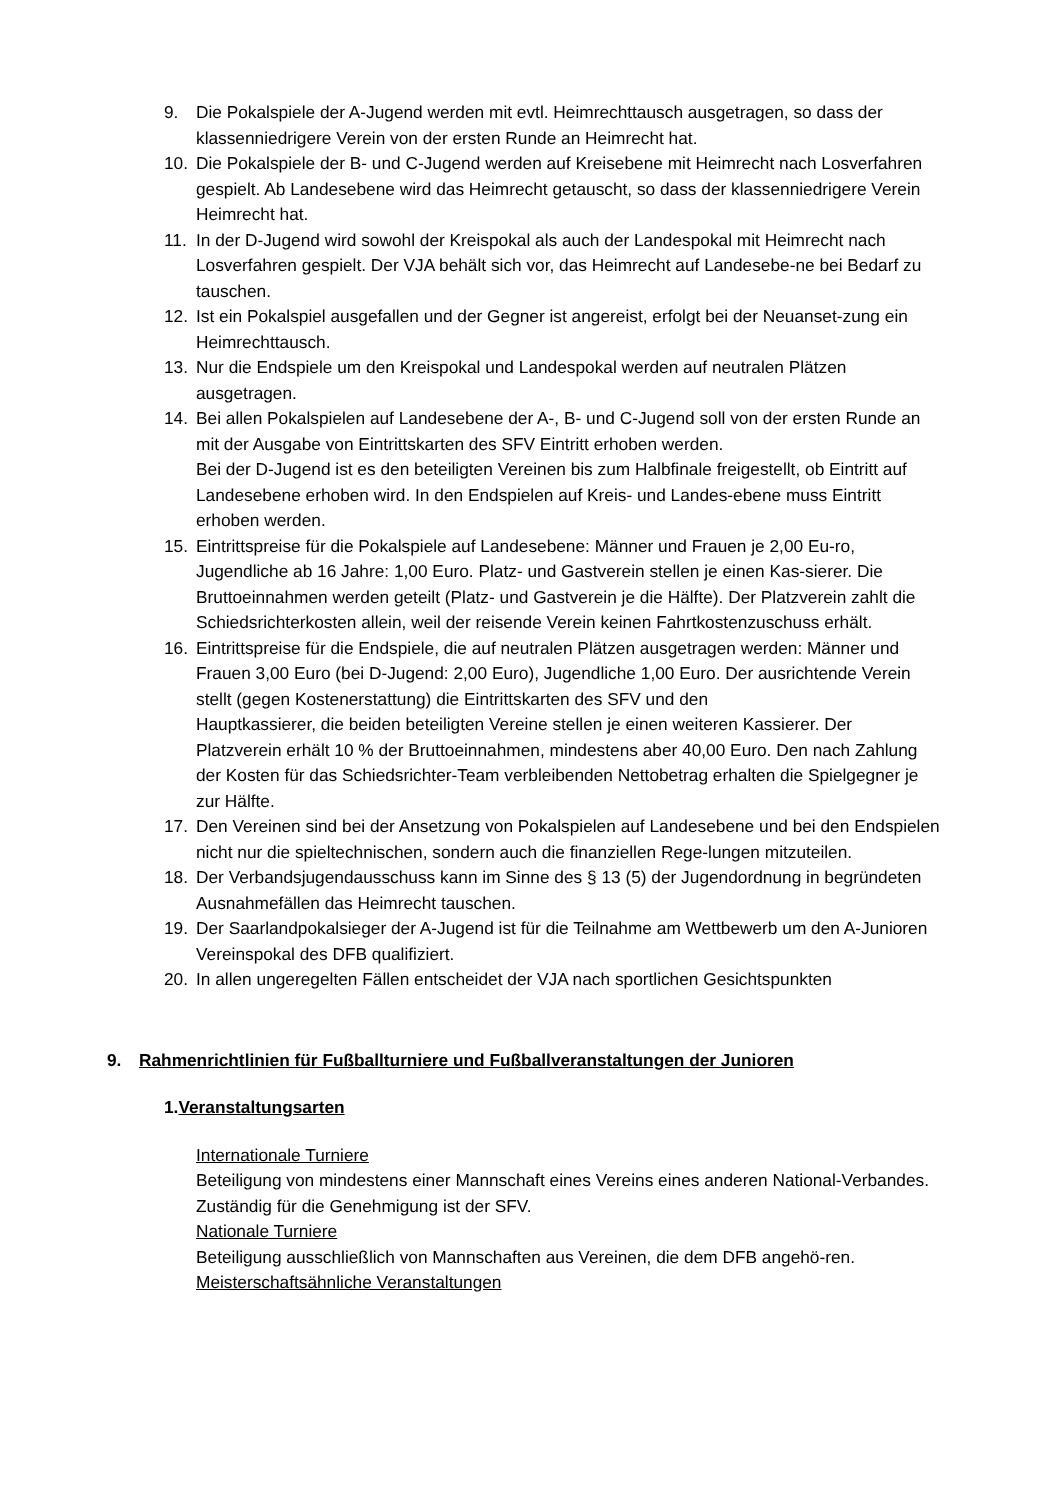9. Die Pokalspiele der A-Jugend werden mit evtl. Heimrechttausch ausgetragen, so dass der klassenniedrigere Verein von der ersten Runde an Heimrecht hat.
10. Die Pokalspiele der B- und C-Jugend werden auf Kreisebene mit Heimrecht nach Losverfahren gespielt. Ab Landesebene wird das Heimrecht getauscht, so dass der klassenniedrigere Verein Heimrecht hat.
11. In der D-Jugend wird sowohl der Kreispokal als auch der Landespokal mit Heimrecht nach Losverfahren gespielt. Der VJA behält sich vor, das Heimrecht auf Landesebe-ne bei Bedarf zu tauschen.
12. Ist ein Pokalspiel ausgefallen und der Gegner ist angereist, erfolgt bei der Neuanset-zung ein Heimrechttausch.
13. Nur die Endspiele um den Kreispokal und Landespokal werden auf neutralen Plätzen ausgetragen.
14. Bei allen Pokalspielen auf Landesebene der A-, B- und C-Jugend soll von der ersten Runde an mit der Ausgabe von Eintrittskarten des SFV Eintritt erhoben werden.
Bei der D-Jugend ist es den beteiligten Vereinen bis zum Halbfinale freigestellt, ob Eintritt auf Landesebene erhoben wird. In den Endspielen auf Kreis- und Landes-ebene muss Eintritt erhoben werden.
15. Eintrittspreise für die Pokalspiele auf Landesebene: Männer und Frauen je 2,00 Eu-ro, Jugendliche ab 16 Jahre: 1,00 Euro. Platz- und Gastverein stellen je einen Kas-sierer. Die Bruttoeinnahmen werden geteilt (Platz- und Gastverein je die Hälfte). Der Platzverein zahlt die Schiedsrichterkosten allein, weil der reisende Verein keinen Fahrtkostenzuschuss erhält.
16. Eintrittspreise für die Endspiele, die auf neutralen Plätzen ausgetragen werden: Männer und Frauen 3,00 Euro (bei D-Jugend: 2,00 Euro), Jugendliche 1,00 Euro. Der ausrichtende Verein stellt (gegen Kostenerstattung) die Eintrittskarten des SFV und den
Hauptkassierer, die beiden beteiligten Vereine stellen je einen weiteren Kassierer. Der Platzverein erhält 10 % der Bruttoeinnahmen, mindestens aber 40,00 Euro. Den nach Zahlung der Kosten für das Schiedsrichter-Team verbleibenden Nettobetrag erhalten die Spielgegner je zur Hälfte.
17. Den Vereinen sind bei der Ansetzung von Pokalspielen auf Landesebene und bei den Endspielen nicht nur die spieltechnischen, sondern auch die finanziellen Rege-lungen mitzuteilen.
18. Der Verbandsjugendausschuss kann im Sinne des § 13 (5) der Jugendordnung in begründeten Ausnahmefällen das Heimrecht tauschen.
19. Der Saarlandpokalsieger der A-Jugend ist für die Teilnahme am Wettbewerb um den A-Junioren Vereinspokal des DFB qualifiziert.
20. In allen ungeregelten Fällen entscheidet der VJA nach sportlichen Gesichtspunkten
9. Rahmenrichtlinien für Fußballturniere und Fußballveranstaltungen der Junioren
1. Veranstaltungsarten
Internationale Turniere
Beteiligung von mindestens einer Mannschaft eines Vereins eines anderen National-Verbandes. Zuständig für die Genehmigung ist der SFV.
Nationale Turniere
Beteiligung ausschließlich von Mannschaften aus Vereinen, die dem DFB angehö-ren.
Meisterschaftsähnliche Veranstaltungen